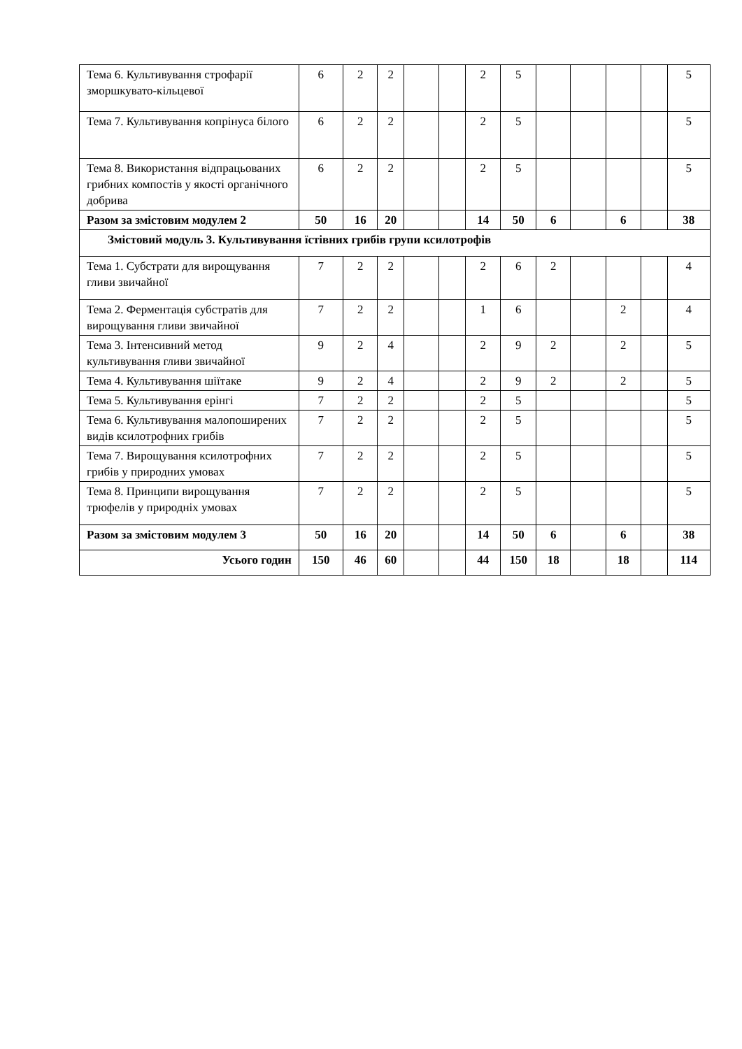| Тема 6. Культивування строфарії зморшкувато-кільцевої | 6 | 2 | 2 | | | 2 | 5 | | | | | 5 |
| Тема 7. Культивування копрінуса білого | 6 | 2 | 2 | | | 2 | 5 | | | | | 5 |
| Тема 8. Використання відпрацьованих грибних компостів у якості органічного добрива | 6 | 2 | 2 | | | 2 | 5 | | | | | 5 |
| Разом за змістовим модулем 2 | 50 | 16 | 20 | | | 14 | 50 | 6 | | 6 | | 38 |
| Змістовий модуль 3. Культивування їстівних грибів групи ксилотрофів | | | | | | | | | | | | |
| Тема 1. Субстрати для вирощування гливи звичайної | 7 | 2 | 2 | | | 2 | 6 | 2 | | | | 4 |
| Тема 2. Ферментація субстратів для вирощування гливи звичайної | 7 | 2 | 2 | | | 1 | 6 | | | 2 | | 4 |
| Тема 3. Інтенсивний метод культивування гливи звичайної | 9 | 2 | 4 | | | 2 | 9 | 2 | | 2 | | 5 |
| Тема 4. Культивування шіїтаке | 9 | 2 | 4 | | | 2 | 9 | 2 | | 2 | | 5 |
| Тема 5. Культивування ерінгі | 7 | 2 | 2 | | | 2 | 5 | | | | | 5 |
| Тема 6. Культивування малопоширених видів ксилотрофних грибів | 7 | 2 | 2 | | | 2 | 5 | | | | | 5 |
| Тема 7. Вирощування ксилотрофних грибів у природних умовах | 7 | 2 | 2 | | | 2 | 5 | | | | | 5 |
| Тема 8. Принципи вирощування трюфелів у природніх умовах | 7 | 2 | 2 | | | 2 | 5 | | | | | 5 |
| Разом за змістовим модулем 3 | 50 | 16 | 20 | | | 14 | 50 | 6 | | 6 | | 38 |
| Усього годин | 150 | 46 | 60 | | | 44 | 150 | 18 | | 18 | | 114 |